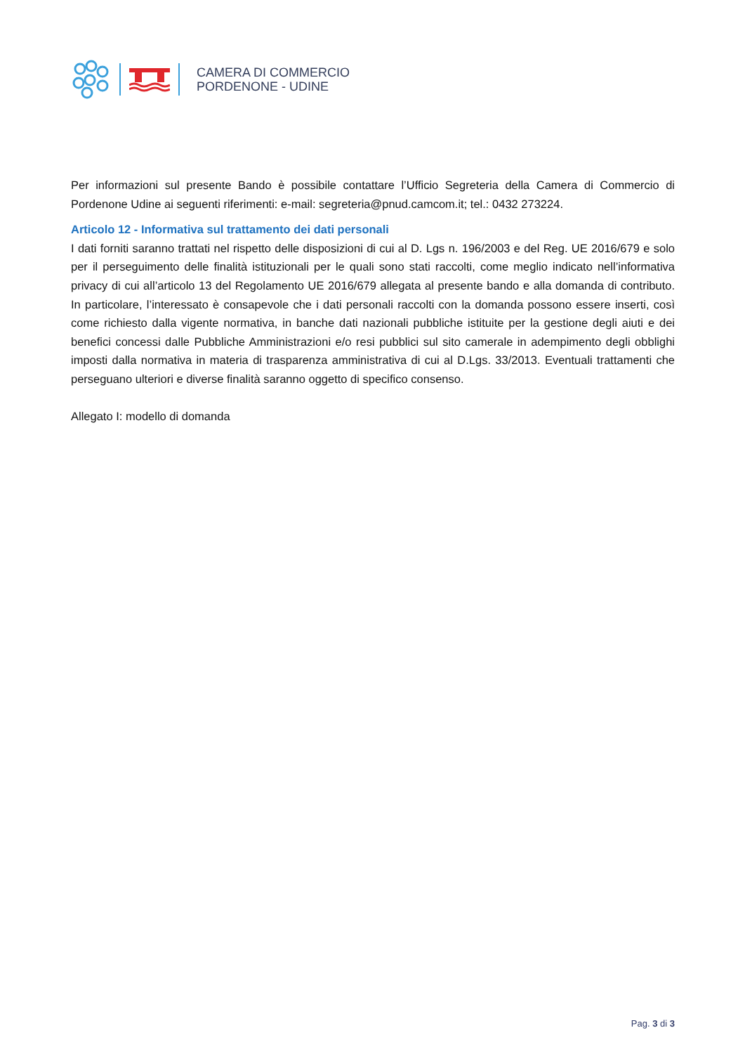CAMERA DI COMMERCIO
PORDENONE - UDINE
Per informazioni sul presente Bando è possibile contattare l’Ufficio Segreteria della Camera di Commercio di Pordenone Udine ai seguenti riferimenti: e-mail: segreteria@pnud.camcom.it; tel.: 0432 273224.
Articolo 12 - Informativa sul trattamento dei dati personali
I dati forniti saranno trattati nel rispetto delle disposizioni di cui al D. Lgs n. 196/2003 e del Reg. UE 2016/679 e solo per il perseguimento delle finalità istituzionali per le quali sono stati raccolti, come meglio indicato nell’informativa privacy di cui all’articolo 13 del Regolamento UE 2016/679 allegata al presente bando e alla domanda di contributo. In particolare, l’interessato è consapevole che i dati personali raccolti con la domanda possono essere inserti, così come richiesto dalla vigente normativa, in banche dati nazionali pubbliche istituite per la gestione degli aiuti e dei benefici concessi dalle Pubbliche Amministrazioni e/o resi pubblici sul sito camerale in adempimento degli obblighi imposti dalla normativa in materia di trasparenza amministrativa di cui al D.Lgs. 33/2013. Eventuali trattamenti che perseguano ulteriori e diverse finalità saranno oggetto di specifico consenso.
Allegato I: modello di domanda
Pag. 3 di 3